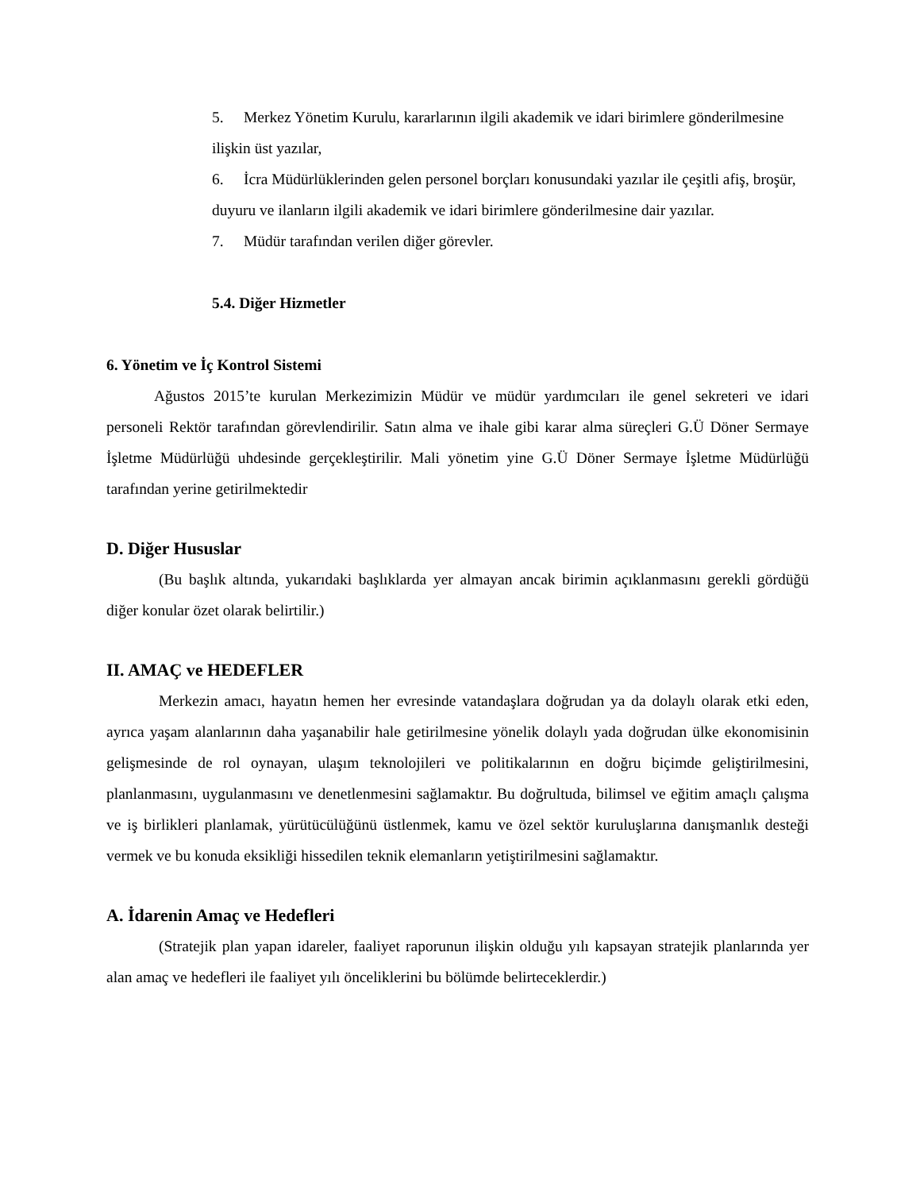5. Merkez Yönetim Kurulu, kararlarının ilgili akademik ve idari birimlere gönderilmesine ilişkin üst yazılar,
6. İcra Müdürlüklerinden gelen personel borçları konusundaki yazılar ile çeşitli afiş, broşür, duyuru ve ilanların ilgili akademik ve idari birimlere gönderilmesine dair yazılar.
7. Müdür tarafından verilen diğer görevler.
5.4. Diğer Hizmetler
6. Yönetim ve İç Kontrol Sistemi
Ağustos 2015’te kurulan Merkezimizin Müdür ve müdür yardımcıları ile genel sekreteri ve idari personeli Rektör tarafından görevlendirilir. Satın alma ve ihale gibi karar alma süreçleri G.Ü Döner Sermaye İşletme Müdürlüğü uhdesinde gerçekleştirilir. Mali yönetim yine G.Ü Döner Sermaye İşletme Müdürlüğü tarafından yerine getirilmektedir
D. Diğer Hususlar
(Bu başlık altında, yukarıdaki başlıklarda yer almayan ancak birimin açıklanmasını gerekli gördüğü diğer konular özet olarak belirtilir.)
II. AMAÇ ve HEDEFLER
Merkezin amacı, hayatın hemen her evresinde vatandaşlara doğrudan ya da dolaylı olarak etki eden, ayrıca yaşam alanlarının daha yaşanabilir hale getirilmesine yönelik dolaylı yada doğrudan ülke ekonomisinin gelişmesinde de rol oynayan, ulaşım teknolojileri ve politikalarının en doğru biçimde geliştirilmesini, planlanmasını, uygulanmasını ve denetlenmesini sağlamaktır. Bu doğrultuda, bilimsel ve eğitim amaçlı çalışma ve iş birlikleri planlamak, yürütücülüğünü üstlenmek, kamu ve özel sektör kuruluşlarına danışmanlık desteği vermek ve bu konuda eksikliği hissedilen teknik elemanların yetiştirilmesini sağlamaktır.
A. İdarenin Amaç ve Hedefleri
(Stratejik plan yapan idareler, faaliyet raporunun ilişkin olduğu yılı kapsayan stratejik planlarında yer alan amaç ve hedefleri ile faaliyet yılı önceliklerini bu bölümde belirteceklerdir.)